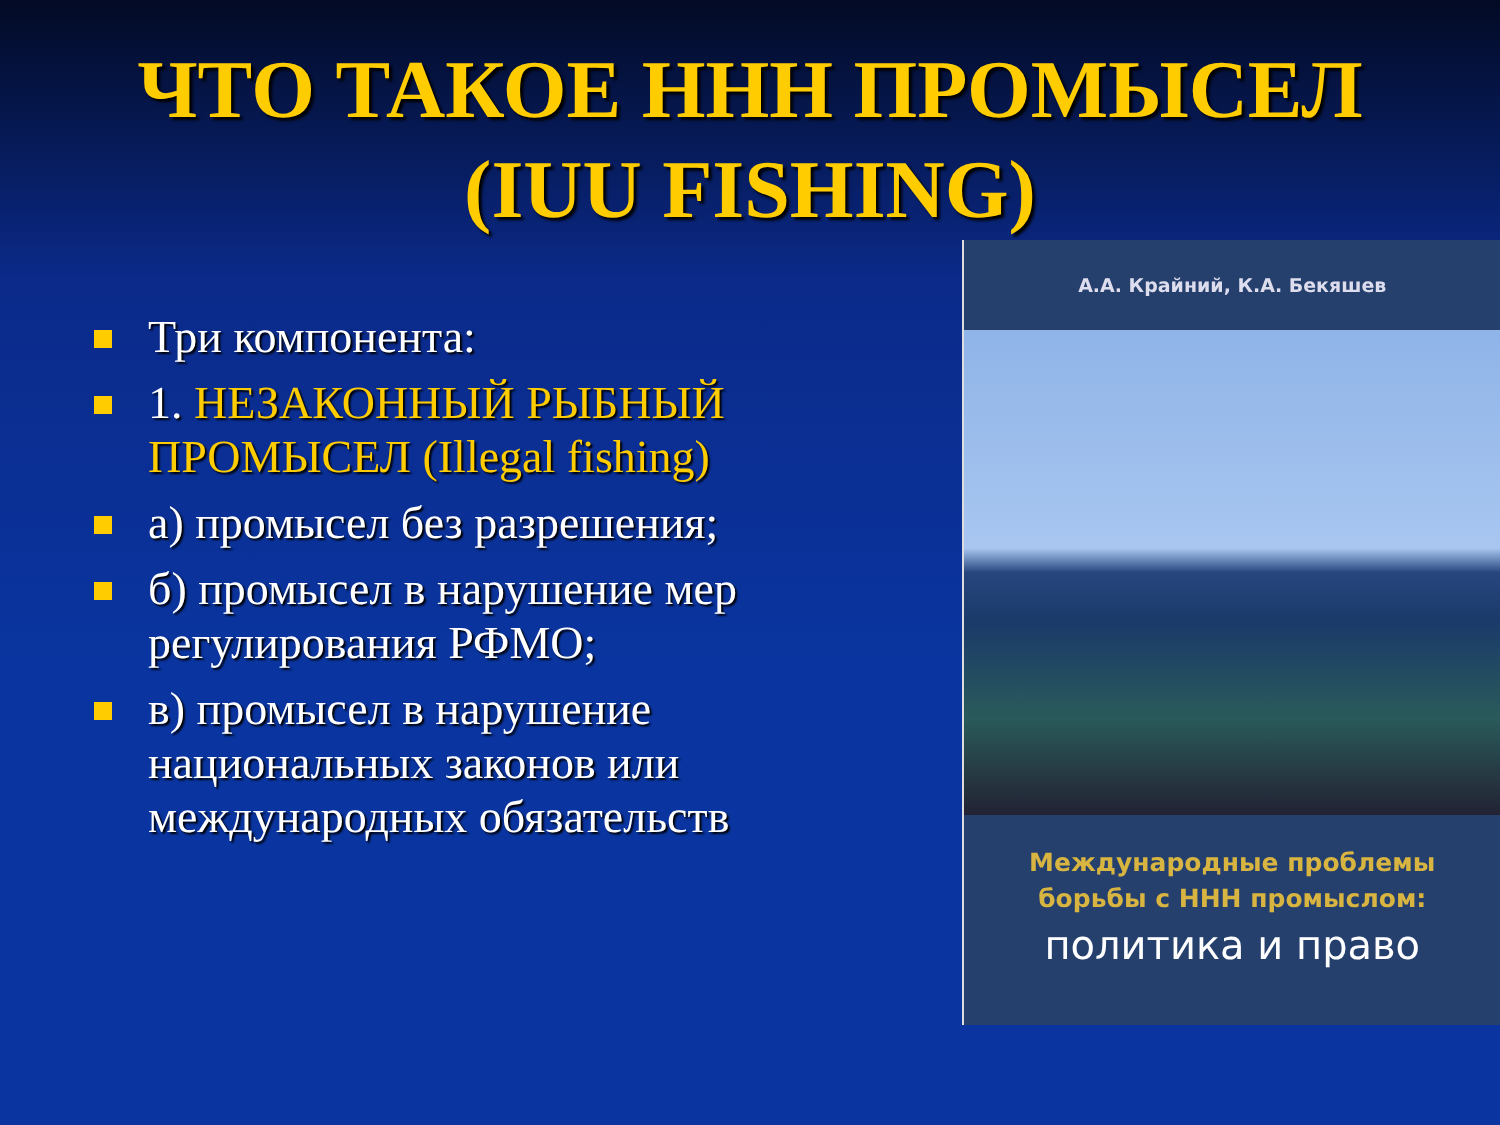ЧТО ТАКОЕ ННН ПРОМЫСЕЛ
(IUU FISHING)
Три компонента:
1. НЕЗАКОННЫЙ РЫБНЫЙ ПРОМЫСЕЛ (Illegal fishing)
а) промысел без разрешения;
б) промысел в нарушение мер регулирования РФМО;
в) промысел в нарушение национальных законов или международных обязательств
А.А. Крайний, К.А. Бекяшев
Международные проблемы
борьбы с ННН промыслом:
политика и право